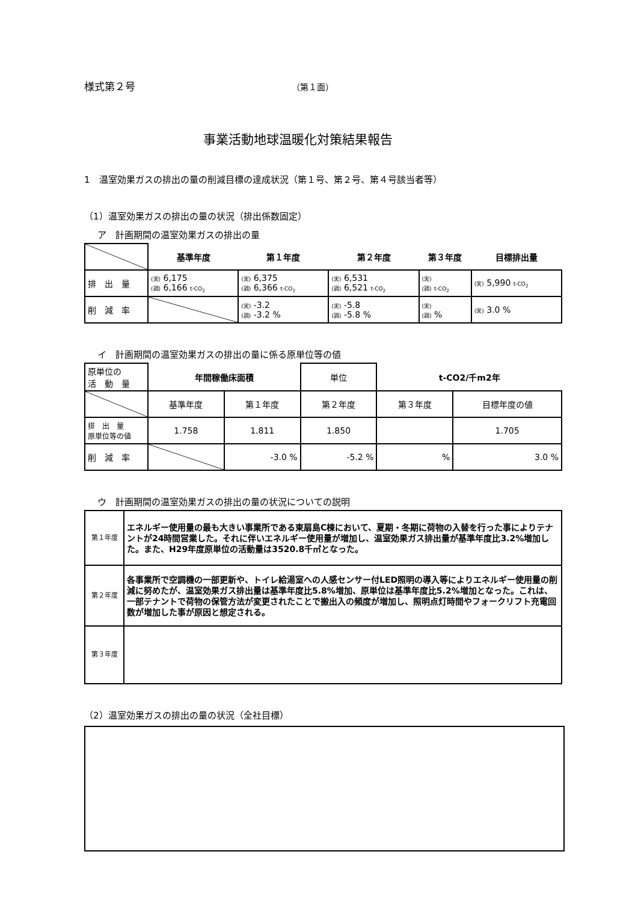様式第２号 （第１面）
事業活動地球温暖化対策結果報告
1　温室効果ガスの排出の量の削減目標の達成状況（第１号、第２号、第４号該当者等）
（1）温室効果ガスの排出の量の状況（排出係数固定）
ア　計画期間の温室効果ガスの排出の量
| | 基準年度 | 第１年度 | 第２年度 | 第３年度 | 目標排出量 |
| 排 出 量 | (実) 6,175 (調) 6,166 t-CO<sub>2</sub> | (実) 6,375 (調) 6,366 t-CO<sub>2</sub> | (実) 6,531 (調) 6,521 t-CO<sub>2</sub> | (実) (調) t-CO<sub>2</sub> | (実) 5,990 t-CO<sub>2</sub> |
| 削 減 率 | | (実) -3.2 (調) -3.2 % | (実) -5.8 (調) -5.8 % | (実) (調) % | (実) 3.0 % |
イ　計画期間の温室効果ガスの排出の量に係る原単位等の値
| 原単位の 活 動 量 | 年間稼働床面積 | | 単位 | t-CO2/千m2年 | |
| | 基準年度 | 第１年度 | 第２年度 | 第３年度 | 目標年度の値 |
| 排 出 量 原単位等の値 | 1.758 | 1.811 | 1.850 | | 1.705 |
| 削 減 率 | | -3.0 % | -5.2 % | % | 3.0 % |
ウ　計画期間の温室効果ガスの排出の量の状況についての説明
| 第１年度 | エネルギー使用量の最も大きい事業所である東扇島C棟において、夏期・冬期に荷物の入替を行った事によりテナントが24時間営業した。それに伴いエネルギー使用量が増加し、温室効果ガス排出量が基準年度比3.2%増加した。また、H29年度原単位の活動量は3520.8千㎡となった。 |
| 第２年度 | 各事業所で空調機の一部更新や、トイレ給湯室への人感センサー付LED照明の導入等によりエネルギー使用量の削減に努めたが、温室効果ガス排出量は基準年度比5.8%増加、原単位は基準年度比5.2%増加となった。これは、一部テナントで荷物の保管方法が変更されたことで搬出入の頻度が増加し、照明点灯時間やフォークリフト充電回数が増加した事が原因と想定される。 |
| 第３年度 | |
（2）温室効果ガスの排出の量の状況（全社目標）